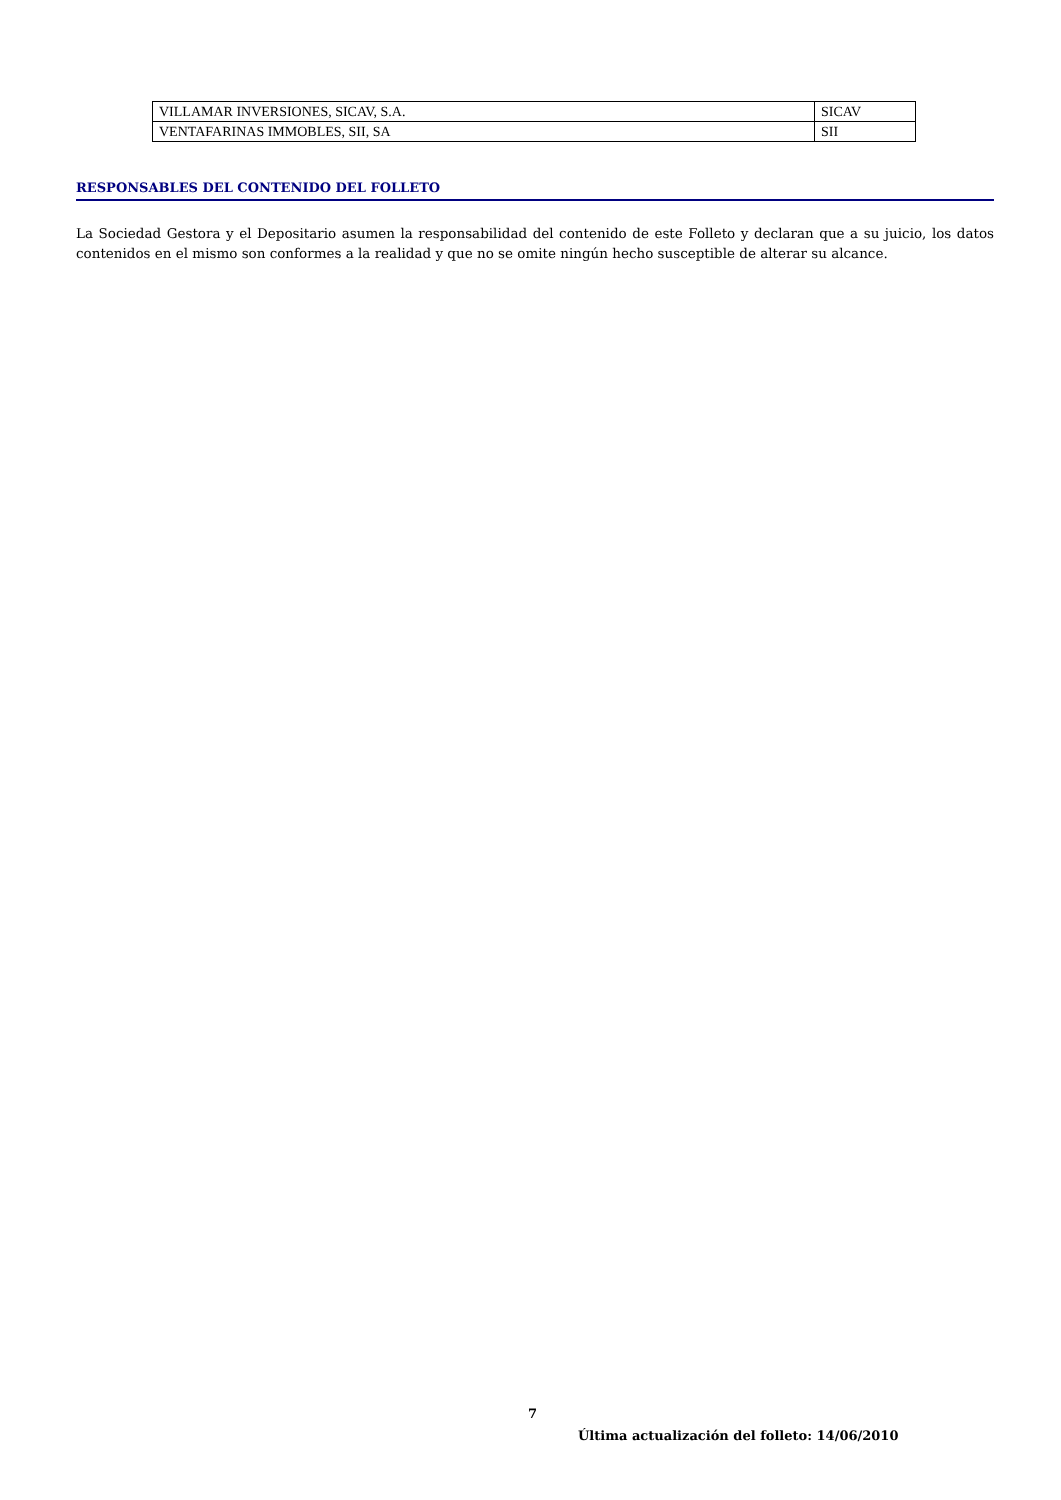| VILLAMAR INVERSIONES, SICAV, S.A. | SICAV |
| VENTAFARINAS IMMOBLES, SII, SA | SII |
RESPONSABLES DEL CONTENIDO DEL FOLLETO
La Sociedad Gestora y el Depositario asumen la responsabilidad del contenido de este Folleto y declaran que a su juicio, los datos contenidos en el mismo son conformes a la realidad y que no se omite ningún hecho susceptible de alterar su alcance.
7
Última actualización del folleto: 14/06/2010